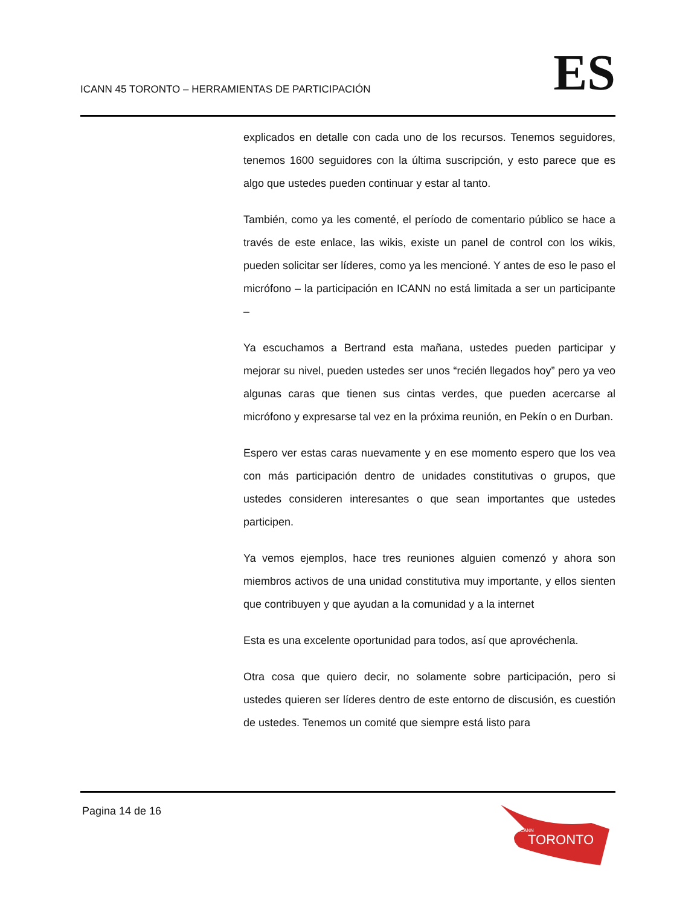ICANN 45 TORONTO – HERRAMIENTAS DE PARTICIPACIÓN
ES
explicados en detalle con cada uno de los recursos. Tenemos seguidores, tenemos 1600 seguidores con la última suscripción, y esto parece que es algo que ustedes pueden continuar y estar al tanto.
También, como ya les comenté, el período de comentario público se hace a través de este enlace, las wikis, existe un panel de control con los wikis, pueden solicitar ser líderes, como ya les mencioné. Y antes de eso le paso el micrófono – la participación en ICANN no está limitada a ser un participante –
Ya escuchamos a Bertrand esta mañana, ustedes pueden participar y mejorar su nivel, pueden ustedes ser unos “recién llegados hoy” pero ya veo algunas caras que tienen sus cintas verdes, que pueden acercarse al micrófono y expresarse tal vez en la próxima reunión, en Pekín o en Durban.
Espero ver estas caras nuevamente y en ese momento espero que los vea con más participación dentro de unidades constitutivas o grupos, que ustedes consideren interesantes o que sean importantes que ustedes participen.
Ya vemos ejemplos, hace tres reuniones alguien comenzó y ahora son miembros activos de una unidad constitutiva muy importante, y ellos sienten que contribuyen y que ayudan a la comunidad y a la internet
Esta es una excelente oportunidad para todos, así que aprovéchenla.
Otra cosa que quiero decir, no solamente sobre participación, pero si ustedes quieren ser líderes dentro de este entorno de discusión, es cuestión de ustedes. Tenemos un comité que siempre está listo para
Pagina 14 de 16
TORONTO
ICANN